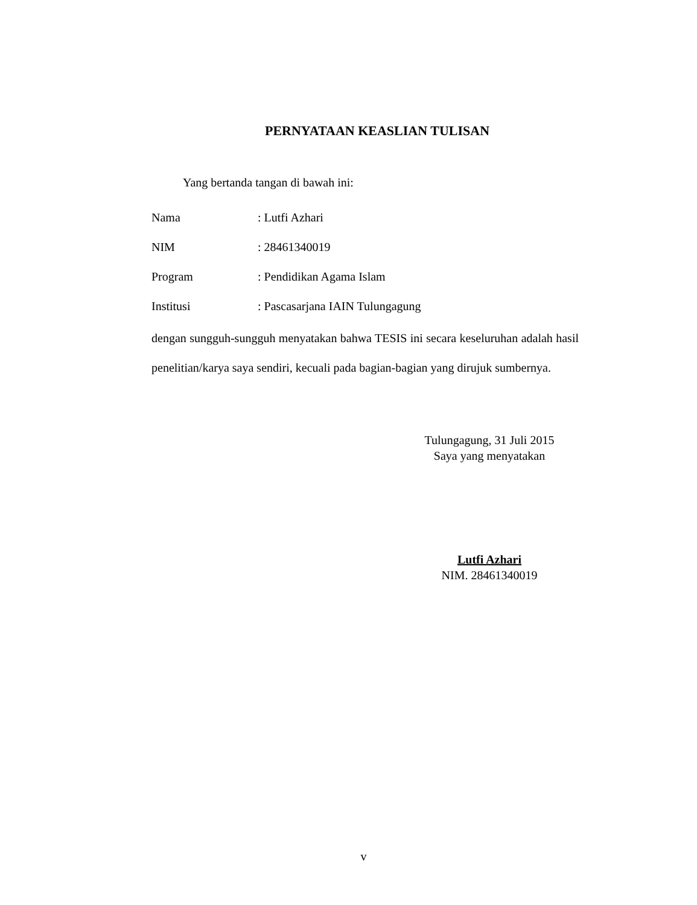PERNYATAAN KEASLIAN TULISAN
Yang bertanda tangan di bawah ini:
| Nama | : Lutfi Azhari |
| NIM | : 28461340019 |
| Program | : Pendidikan Agama Islam |
| Institusi | : Pascasarjana IAIN Tulungagung |
dengan sungguh-sungguh menyatakan bahwa TESIS ini secara keseluruhan adalah hasil penelitian/karya saya sendiri, kecuali pada bagian-bagian yang dirujuk sumbernya.
Tulungagung, 31 Juli 2015
Saya yang menyatakan
Lutfi Azhari
NIM. 28461340019
v